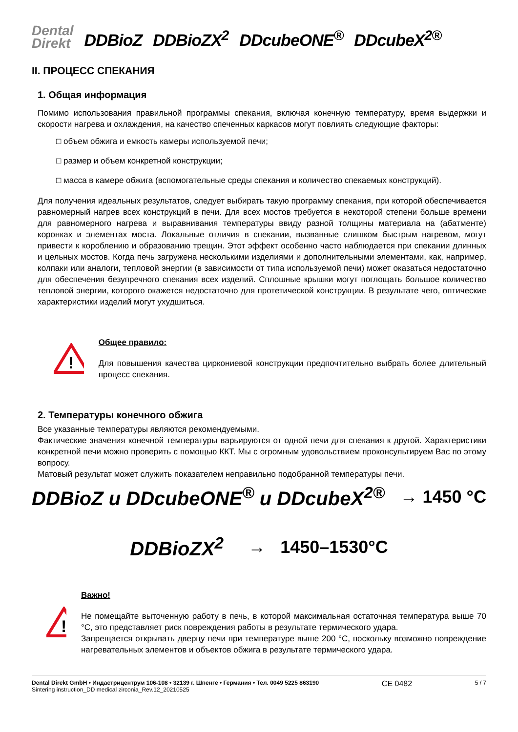Dental
Direkt
DDBioZ DDBioZX<sup>2</sup> DDcubeONE<sup>®</sup> DDcubeX<sup>2</sup><sup>®</sup>
II. ПРОЦЕСС СПЕКАНИЯ
1. Общая информация
Помимо использования правильной программы спекания, включая конечную температуру, время выдержки и скорости нагрева и охлаждения, на качество спеченных каркасов могут повлиять следующие факторы:
□ объем обжига и емкость камеры используемой печи;
□ размер и объем конкретной конструкции;
□ масса в камере обжига (вспомогательные среды спекания и количество спекаемых конструкций).
Для получения идеальных результатов, следует выбирать такую программу спекания, при которой обеспечивается равномерный нагрев всех конструкций в печи. Для всех мостов требуется в некоторой степени больше времени для равномерного нагрева и выравнивания температуры ввиду разной толщины материала на (абатменте) коронках и элементах моста. Локальные отличия в спекании, вызванные слишком быстрым нагревом, могут привести к короблению и образованию трещин. Этот эффект особенно часто наблюдается при спекании длинных и цельных мостов. Когда печь загружена несколькими изделиями и дополнительными элементами, как, например, колпаки или аналоги, тепловой энергии (в зависимости от типа используемой печи) может оказаться недостаточно для обеспечения безупречного спекания всех изделий. Сплошные крышки могут поглощать большое количество тепловой энергии, которого окажется недостаточно для протетической конструкции. В результате чего, оптические характеристики изделий могут ухудшиться.
!
Общее правило:
Для повышения качества циркониевой конструкции предпочтительно выбрать более длительный процесс спекания.
2. Температуры конечного обжига
Все указанные температуры являются рекомендуемыми.
Фактические значения конечной температуры варьируются от одной печи для спекания к другой. Характеристики конкретной печи можно проверить с помощью ККТ. Мы с огромным удовольствием проконсультируем Вас по этому вопросу.
Матовый результат может служить показателем неправильно подобранной температуры печи.
DDBioZ и DDcubeONE<sup>®</sup> и DDcubeX<sup>2®</sup> → 1450 °C
DDBioZX<sup>2</sup> → 1450–1530°C
!
Важно!
Не помещайте выточенную работу в печь, в которой максимальная остаточная температура выше 70 °С, это представляет риск повреждения работы в результате термического удара.
Запрещается открывать дверцу печи при температуре выше 200 °С, поскольку возможно повреждение нагревательных элементов и объектов обжига в результате термического удара.
Dental Direkt GmbH • Индастрицентрум 106-108 • 32139 г. Шпенге • Германия • Тел. 0049 5225 863190
Sintering instruction_DD medical zirconia_Rev.12_20210525
CE 0482
5 / 7